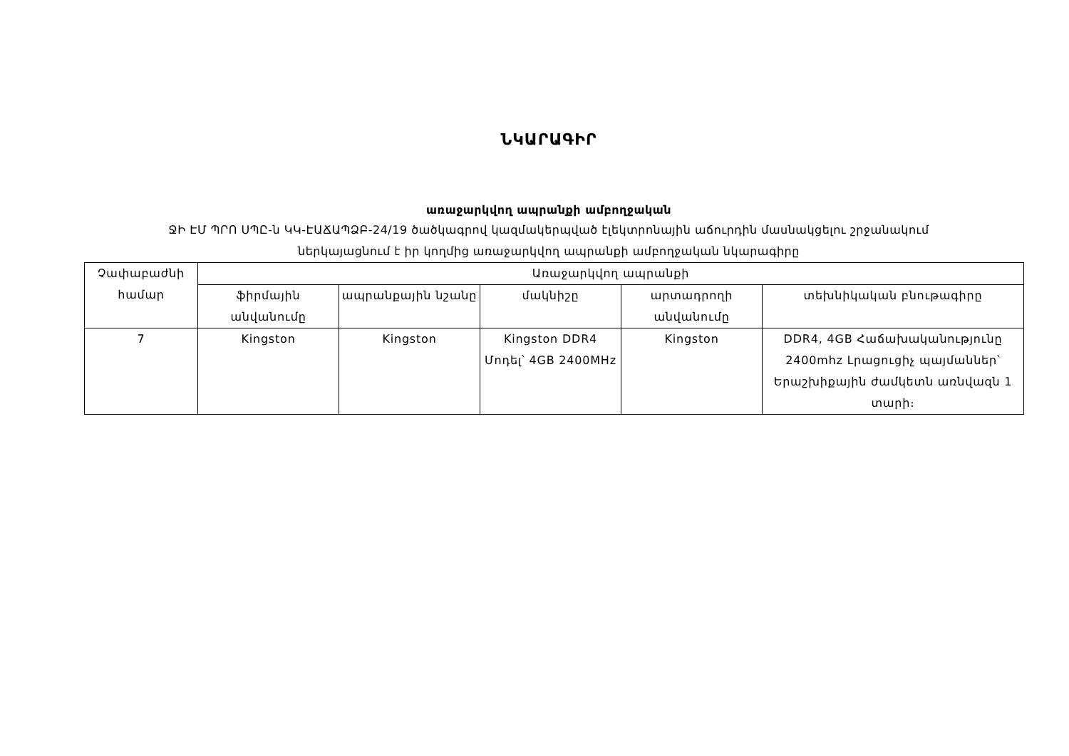ՆԿԱՐԱԳԻՐ
առաջարկվող ապրանքի ամբողջական
ՋԻ ԷՄ ՊՐՈ ՍՊԸ-ն ԿԿ-ԷԱՃԱՊՁԲ-24/19 ծածկագրով կազմակերպված էլեկտրոնային աճուրդին մասնակցելու շրջանակում
ներկայացնում է իր կողմից առաջարկվող ապրանքի ամբողջական նկարագիրը
| Չափաբաժնի համար | Առաջարկվող ապրանքի | | | | |
| --- | --- | --- | --- | --- | --- |
| | ֆիրմային անվանումը | ապրանքային նշանը | մակնիշը | արտադրողի անվանումը | տեխնիկական բնութագիրը |
| 7 | Kingston | Kingston | Kingston DDR4 Մոդել՝ 4GB 2400MHz | Kingston | DDR4, 4GB Հաճախականությունը 2400mhz Լրացուցիչ պայմաններ՝ Երաշխիքային ժամկետն առնվազն 1 տարի։ |